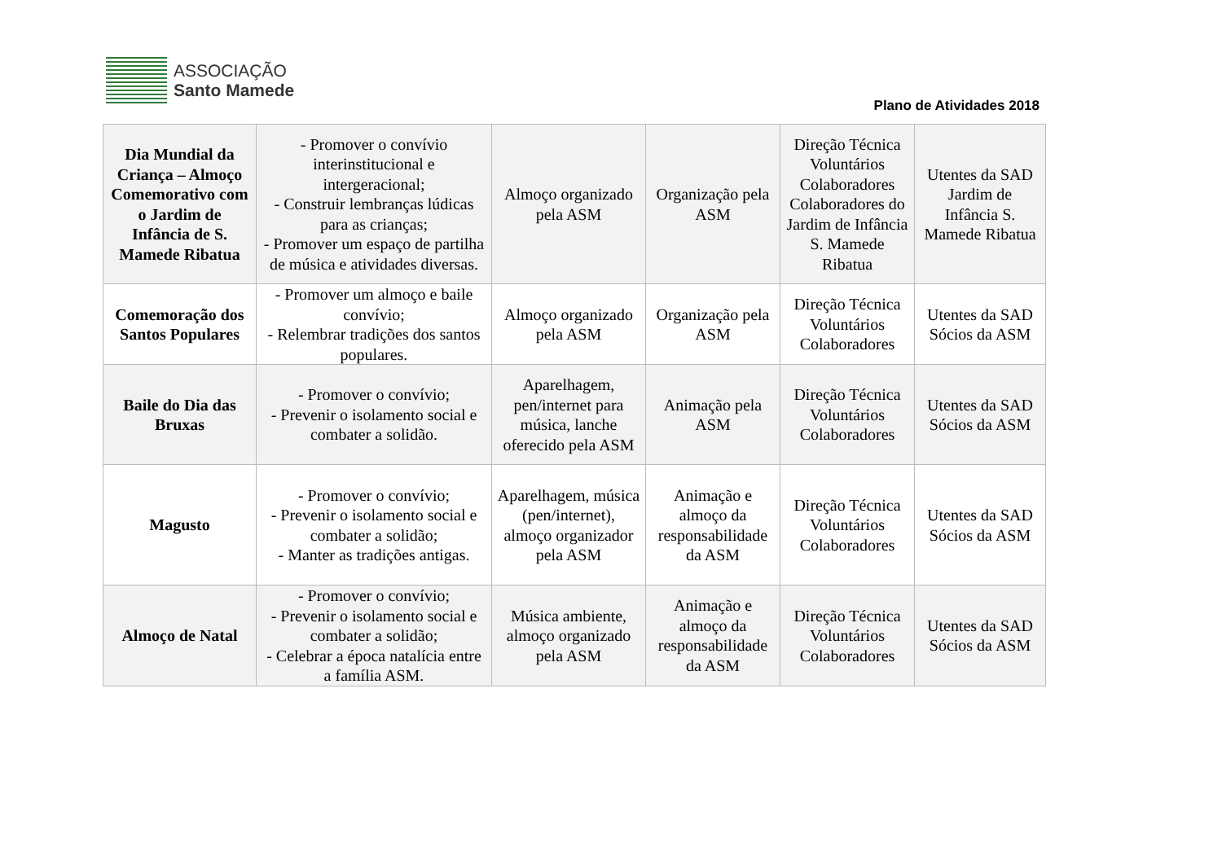ASSOCIAÇÃO
Santo Mamede
Plano de Atividades 2018
| Dia Mundial da Criança – Almoço Comemorativo com o Jardim de Infância de S. Mamede Ribatua | - Promover o convívio interinstitucional e intergeracional; - Construir lembranças lúdicas para as crianças; - Promover um espaço de partilha de música e atividades diversas. | Almoço organizado pela ASM | Organização pela ASM | Direção Técnica Voluntários Colaboradores Colaboradores do Jardim de Infância S. Mamede Ribatua | Utentes da SAD Jardim de Infância S. Mamede Ribatua |
| Comemoração dos Santos Populares | - Promover um almoço e baile convívio; - Relembrar tradições dos santos populares. | Almoço organizado pela ASM | Organização pela ASM | Direção Técnica Voluntários Colaboradores | Utentes da SAD Sócios da ASM |
| Baile do Dia das Bruxas | - Promover o convívio; - Prevenir o isolamento social e combater a solidão. | Aparelhagem, pen/internet para música, lanche oferecido pela ASM | Animação pela ASM | Direção Técnica Voluntários Colaboradores | Utentes da SAD Sócios da ASM |
| Magusto | - Promover o convívio; - Prevenir o isolamento social e combater a solidão; - Manter as tradições antigas. | Aparelhagem, música (pen/internet), almoço organizador pela ASM | Animação e almoço da responsabilidade da ASM | Direção Técnica Voluntários Colaboradores | Utentes da SAD Sócios da ASM |
| Almoço de Natal | - Promover o convívio; - Prevenir o isolamento social e combater a solidão; - Celebrar a época natalícia entre a família ASM. | Música ambiente, almoço organizado pela ASM | Animação e almoço da responsabilidade da ASM | Direção Técnica Voluntários Colaboradores | Utentes da SAD Sócios da ASM |